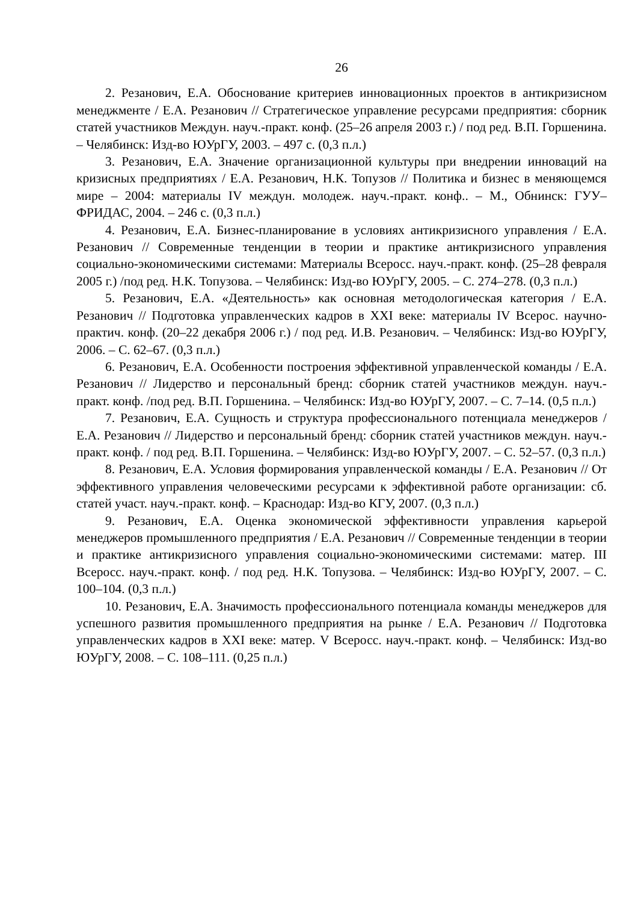26
2. Резанович, Е.А. Обоснование критериев инновационных проектов в антикризисном менеджменте / Е.А. Резанович // Стратегическое управление ресурсами предприятия: сборник статей участников Междун. науч.-практ. конф. (25–26 апреля 2003 г.) / под ред. В.П. Горшенина. – Челябинск: Изд-во ЮУрГУ, 2003. – 497 с. (0,3 п.л.)
3. Резанович, Е.А. Значение организационной культуры при внедрении инноваций на кризисных предприятиях / Е.А. Резанович, Н.К. Топузов // Политика и бизнес в меняющемся мире – 2004: материалы IV междун. молодеж. науч.-практ. конф.. – М., Обнинск: ГУУ–ФРИДАС, 2004. – 246 с. (0,3 п.л.)
4. Резанович, Е.А. Бизнес-планирование в условиях антикризисного управления / Е.А. Резанович // Современные тенденции в теории и практике антикризисного управления социально-экономическими системами: Материалы Всеросс. науч.-практ. конф. (25–28 февраля 2005 г.) /под ред. Н.К. Топузова. – Челябинск: Изд-во ЮУрГУ, 2005. – С. 274–278. (0,3 п.л.)
5. Резанович, Е.А. «Деятельность» как основная методологическая категория / Е.А. Резанович // Подготовка управленческих кадров в XXI веке: материалы IV Всерос. научно-практич. конф. (20–22 декабря 2006 г.) / под ред. И.В. Резанович. – Челябинск: Изд-во ЮУрГУ, 2006. – С. 62–67. (0,3 п.л.)
6. Резанович, Е.А. Особенности построения эффективной управленческой команды / Е.А. Резанович // Лидерство и персональный бренд: сборник статей участников междун. науч.-практ. конф. /под ред. В.П. Горшенина. – Челябинск: Изд-во ЮУрГУ, 2007. – С. 7–14. (0,5 п.л.)
7. Резанович, Е.А. Сущность и структура профессионального потенциала менеджеров / Е.А. Резанович // Лидерство и персональный бренд: сборник статей участников междун. науч.-практ. конф. / под ред. В.П. Горшенина. – Челябинск: Изд-во ЮУрГУ, 2007. – С. 52–57. (0,3 п.л.)
8. Резанович, Е.А. Условия формирования управленческой команды / Е.А. Резанович // От эффективного управления человеческими ресурсами к эффективной работе организации: сб. статей участ. науч.-практ. конф. – Краснодар: Изд-во КГУ, 2007. (0,3 п.л.)
9. Резанович, Е.А. Оценка экономической эффективности управления карьерой менеджеров промышленного предприятия / Е.А. Резанович // Современные тенденции в теории и практике антикризисного управления социально-экономическими системами: матер. III Всеросс. науч.-практ. конф. / под ред. Н.К. Топузова. – Челябинск: Изд-во ЮУрГУ, 2007. – С. 100–104. (0,3 п.л.)
10. Резанович, Е.А. Значимость профессионального потенциала команды менеджеров для успешного развития промышленного предприятия на рынке / Е.А. Резанович // Подготовка управленческих кадров в XXI веке: матер. V Всеросс. науч.-практ. конф. – Челябинск: Изд-во ЮУрГУ, 2008. – С. 108–111. (0,25 п.л.)